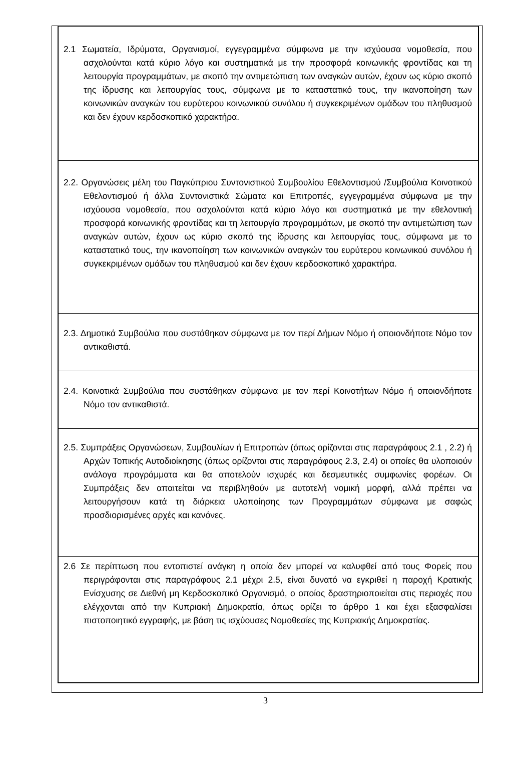2.1 Σωματεία, Ιδρύματα, Οργανισμοί, εγγεγραμμένα σύμφωνα με την ισχύουσα νομοθεσία, που ασχολούνται κατά κύριο λόγο και συστηματικά με την προσφορά κοινωνικής φροντίδας και τη λειτουργία προγραμμάτων, με σκοπό την αντιμετώπιση των αναγκών αυτών, έχουν ως κύριο σκοπό της ίδρυσης και λειτουργίας τους, σύμφωνα με το καταστατικό τους, την ικανοποίηση των κοινωνικών αναγκών του ευρύτερου κοινωνικού συνόλου ή συγκεκριμένων ομάδων του πληθυσμού και δεν έχουν κερδοσκοπικό χαρακτήρα.
2.2. Οργανώσεις μέλη του Παγκύπριου Συντονιστικού Συμβουλίου Εθελοντισμού /Συμβούλια Κοινοτικού Εθελοντισμού ή άλλα Συντονιστικά Σώματα και Επιτροπές, εγγεγραμμένα σύμφωνα με την ισχύουσα νομοθεσία, που ασχολούνται κατά κύριο λόγο και συστηματικά με την εθελοντική προσφορά κοινωνικής φροντίδας και τη λειτουργία προγραμμάτων, με σκοπό την αντιμετώπιση των αναγκών αυτών, έχουν ως κύριο σκοπό της ίδρυσης και λειτουργίας τους, σύμφωνα με το καταστατικό τους, την ικανοποίηση των κοινωνικών αναγκών του ευρύτερου κοινωνικού συνόλου ή συγκεκριμένων ομάδων του πληθυσμού και δεν έχουν κερδοσκοπικό χαρακτήρα.
2.3. Δημοτικά Συμβούλια που συστάθηκαν σύμφωνα με τον περί Δήμων Νόμο ή οποιονδήποτε Νόμο τον αντικαθιστά.
2.4. Κοινοτικά Συμβούλια που συστάθηκαν σύμφωνα με τον περί Κοινοτήτων Νόμο ή οποιονδήποτε Νόμο τον αντικαθιστά.
2.5. Συμπράξεις Οργανώσεων, Συμβουλίων ή Επιτροπών (όπως ορίζονται στις παραγράφους 2.1 , 2.2) ή Αρχών Τοπικής Αυτοδιοίκησης (όπως ορίζονται στις παραγράφους 2.3, 2.4) οι οποίες θα υλοποιούν ανάλογα προγράμματα και θα αποτελούν ισχυρές και δεσμευτικές συμφωνίες φορέων. Οι Συμπράξεις δεν απαιτείται να περιβληθούν με αυτοτελή νομική μορφή, αλλά πρέπει να λειτουργήσουν κατά τη διάρκεια υλοποίησης των Προγραμμάτων σύμφωνα με σαφώς προσδιορισμένες αρχές και κανόνες.
2.6 Σε περίπτωση που εντοπιστεί ανάγκη η οποία δεν μπορεί να καλυφθεί από τους Φορείς που περιγράφονται στις παραγράφους 2.1 μέχρι 2.5, είναι δυνατό να εγκριθεί η παροχή Κρατικής Ενίσχυσης σε Διεθνή μη Κερδοσκοπικό Οργανισμό, ο οποίος δραστηριοποιείται στις περιοχές που ελέγχονται από την Κυπριακή Δημοκρατία, όπως ορίζει το άρθρο 1 και έχει εξασφαλίσει πιστοποιητικό εγγραφής, με βάση τις ισχύουσες Νομοθεσίες της Κυπριακής Δημοκρατίας.
3